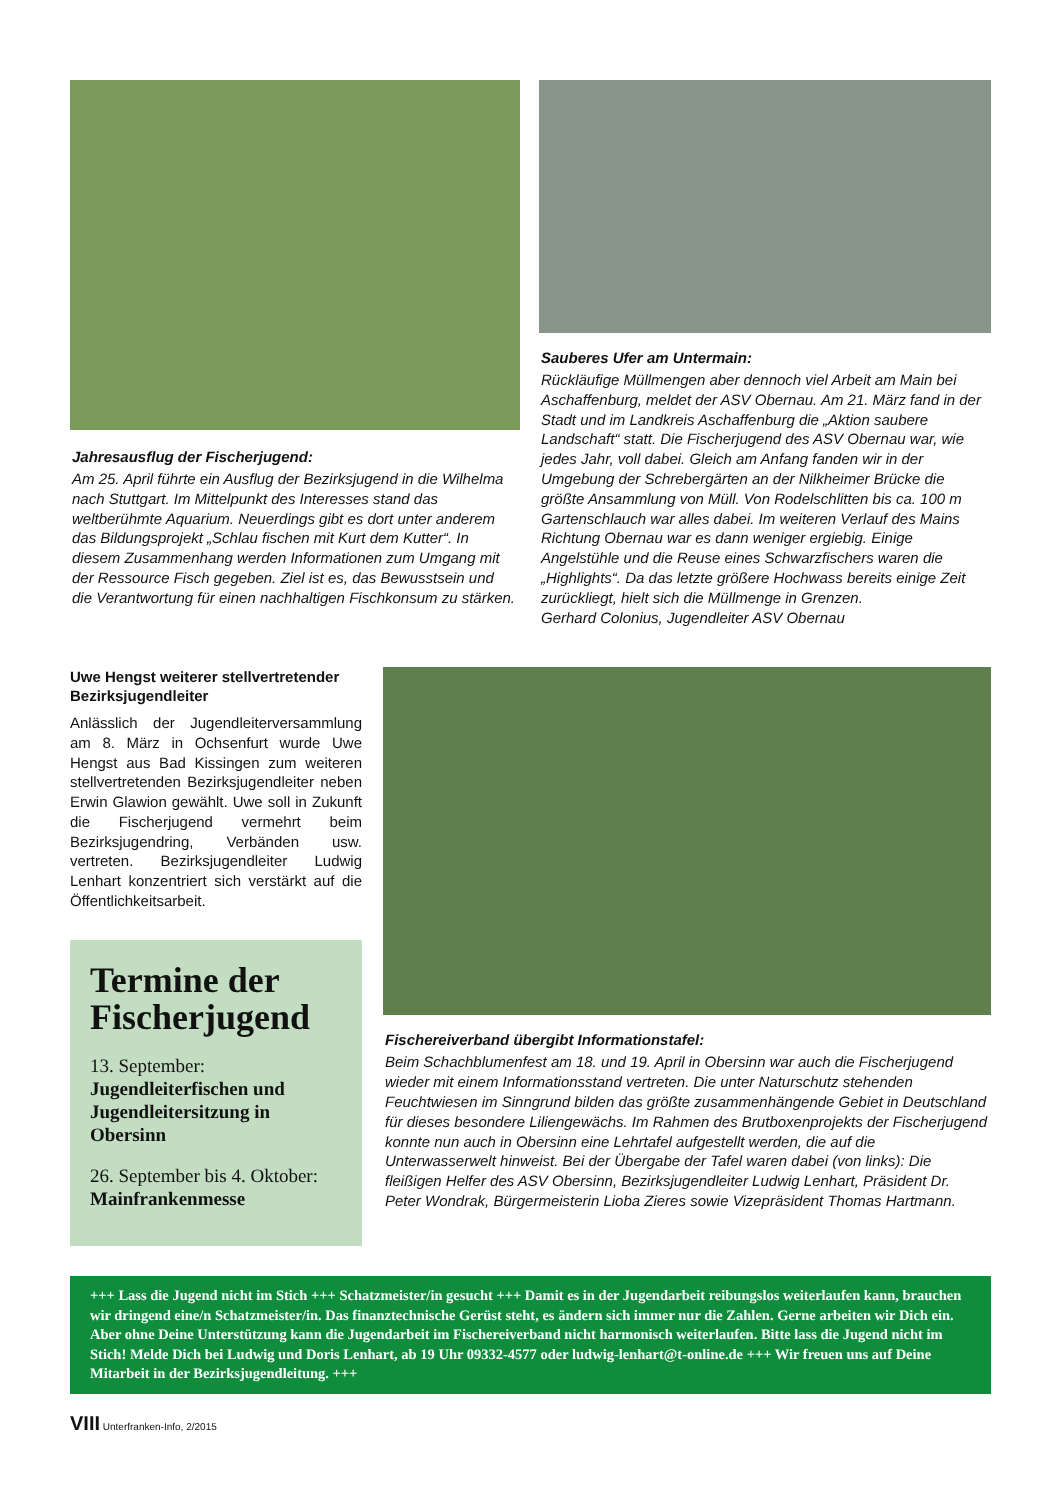Jahresausflug der Fischerjugend:
Am 25. April führte ein Ausflug der Bezirksjugend in die Wilhelma nach Stuttgart. Im Mittelpunkt des Interesses stand das weltberühmte Aquarium. Neuerdings gibt es dort unter anderem das Bildungsprojekt „Schlau fischen mit Kurt dem Kutter“. In diesem Zusammenhang werden Informationen zum Umgang mit der Ressource Fisch gegeben. Ziel ist es, das Bewusstsein und die Verantwortung für einen nachhaltigen Fischkonsum zu stärken.
Sauberes Ufer am Untermain:
Rückläufige Müllmengen aber dennoch viel Arbeit am Main bei Aschaffenburg, meldet der ASV Obernau. Am 21. März fand in der Stadt und im Landkreis Aschaffenburg die „Aktion saubere Landschaft“ statt. Die Fischerjugend des ASV Obernau war, wie jedes Jahr, voll dabei. Gleich am Anfang fanden wir in der Umgebung der Schrebergärten an der Nilkheimer Brücke die größte Ansammlung von Müll. Von Rodelschlitten bis ca. 100 m Gartenschlauch war alles dabei. Im weiteren Verlauf des Mains Richtung Obernau war es dann weniger ergiebig. Einige Angelstühle und die Reuse eines Schwarzfischers waren die „Highlights“. Da das letzte größere Hochwass bereits einige Zeit zurückliegt, hielt sich die Müllmenge in Grenzen.
Gerhard Colonius, Jugendleiter ASV Obernau
Uwe Hengst weiterer stellvertretender Bezirksjugendleiter
Anlässlich der Jugendleiterversammlung am 8. März in Ochsenfurt wurde Uwe Hengst aus Bad Kissingen zum weiteren stellvertretenden Bezirksjugendleiter neben Erwin Glawion gewählt. Uwe soll in Zukunft die Fischerjugend vermehrt beim Bezirksjugendring, Verbänden usw. vertreten. Bezirksjugendleiter Ludwig Lenhart konzentriert sich verstärkt auf die Öffentlichkeitsarbeit.
Termine der Fischerjugend
13. September: Jugendleiterfischen und Jugendleitersitzung in Obersinn
26. September bis 4. Oktober: Mainfrankenmesse
Fischereiverband übergibt Informationstafel:
Beim Schachblumenfest am 18. und 19. April in Obersinn war auch die Fischerjugend wieder mit einem Informationsstand vertreten. Die unter Naturschutz stehenden Feuchtwiesen im Sinngrund bilden das größte zusammenhängende Gebiet in Deutschland für dieses besondere Liliengewächs. Im Rahmen des Brutboxenprojekts der Fischerjugend konnte nun auch in Obersinn eine Lehrtafel aufgestellt werden, die auf die Unterwasserwelt hinweist. Bei der Übergabe der Tafel waren dabei (von links): Die fleißigen Helfer des ASV Obersinn, Bezirksjugendleiter Ludwig Lenhart, Präsident Dr. Peter Wondrak, Bürgermeisterin Lioba Zieres sowie Vizepräsident Thomas Hartmann.
+++ Lass die Jugend nicht im Stich +++ Schatzmeister/in gesucht +++ Damit es in der Jugendarbeit reibungslos weiterlaufen kann, brauchen wir dringend eine/n Schatzmeister/in. Das finanztechnische Gerüst steht, es ändern sich immer nur die Zahlen. Gerne arbeiten wir Dich ein. Aber ohne Deine Unterstützung kann die Jugendarbeit im Fischereiverband nicht harmonisch weiterlaufen. Bitte lass die Jugend nicht im Stich! Melde Dich bei Ludwig und Doris Lenhart, ab 19 Uhr 09332-4577 oder ludwig-lenhart@t-online.de +++ Wir freuen uns auf Deine Mitarbeit in der Bezirksjugendleitung. +++
VIII Unterfranken-Info, 2/2015